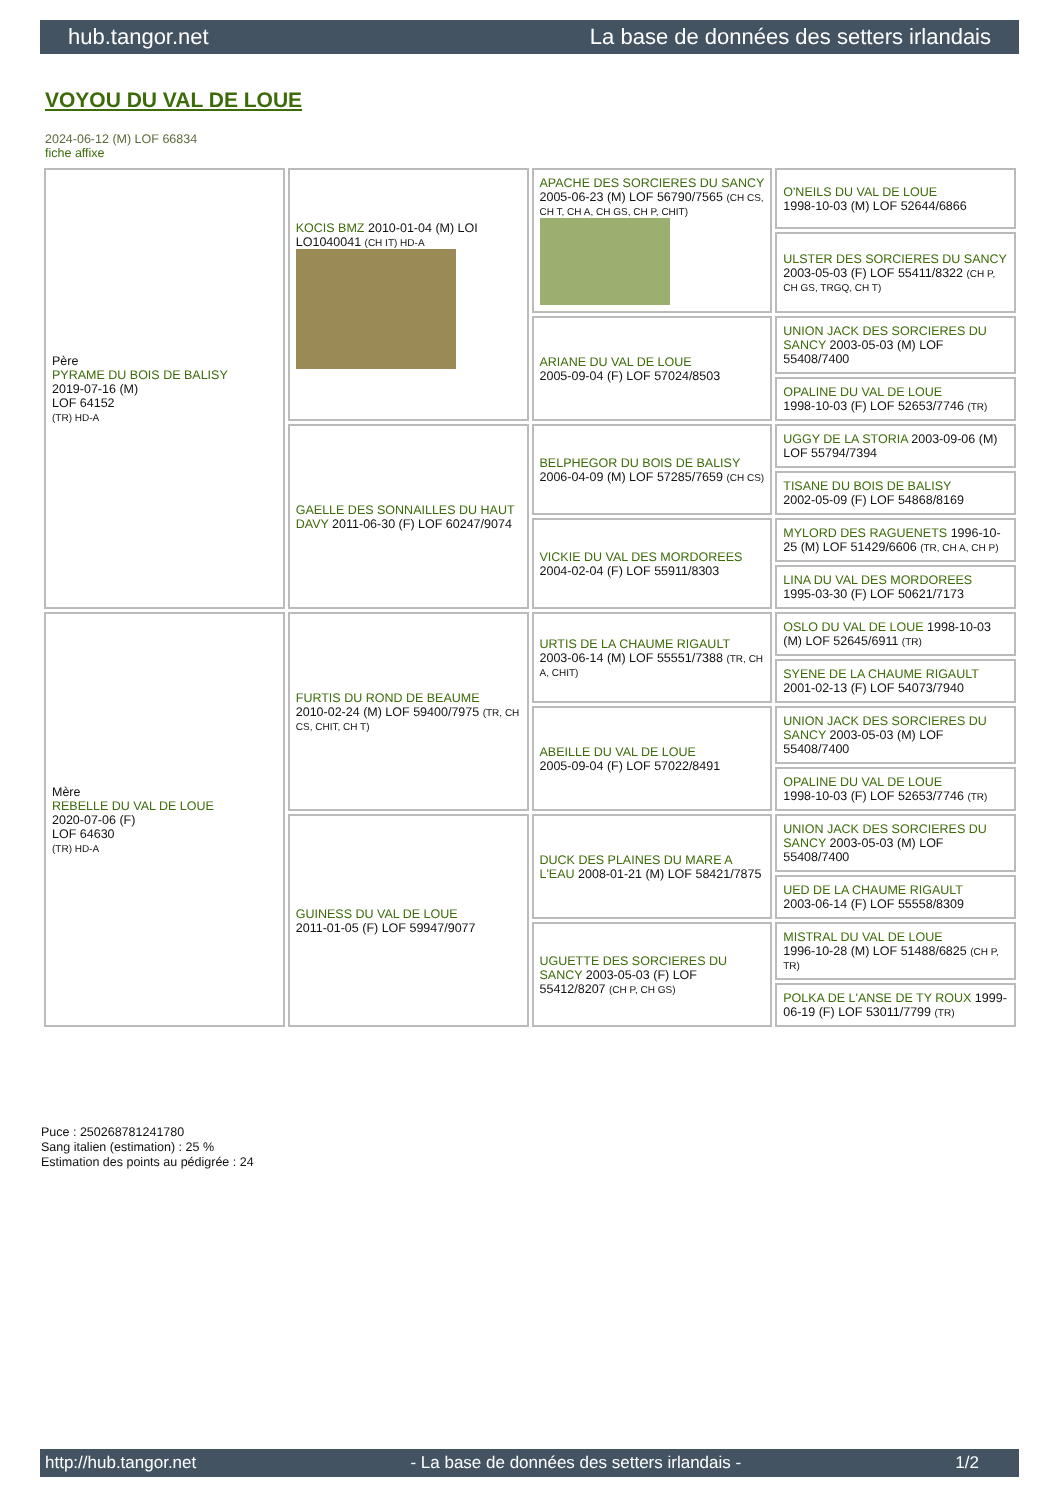hub.tangor.net La base de données des setters irlandais
VOYOU DU VAL DE LOUE
2024-06-12 (M) LOF 66834
fiche affixe
| Père PYRAME DU BOIS DE BALISY 2019-07-16 (M) LOF 64152 (TR) HD-A | KOCIS BMZ 2010-01-04 (M) LOI LO1040041 (CH IT) HD-A | APACHE DES SORCIERES DU SANCY 2005-06-23 (M) LOF 56790/7565 (CH CS, CH T, CH A, CH GS, CH P, CHIT) | O'NEILS DU VAL DE LOUE 1998-10-03 (M) LOF 52644/6866 |
| | | | ULSTER DES SORCIERES DU SANCY 2003-05-03 (F) LOF 55411/8322 (CH P, CH GS, TRGQ, CH T) |
| | | ARIANE DU VAL DE LOUE 2005-09-04 (F) LOF 57024/8503 | UNION JACK DES SORCIERES DU SANCY 2003-05-03 (M) LOF 55408/7400 |
| | | | OPALINE DU VAL DE LOUE 1998-10-03 (F) LOF 52653/7746 (TR) |
| | GAELLE DES SONNAILLES DU HAUT DAVY 2011-06-30 (F) LOF 60247/9074 | BELPHEGOR DU BOIS DE BALISY 2006-04-09 (M) LOF 57285/7659 (CH CS) | UGGY DE LA STORIA 2003-09-06 (M) LOF 55794/7394 |
| | | | TISANE DU BOIS DE BALISY 2002-05-09 (F) LOF 54868/8169 |
| | | VICKIE DU VAL DES MORDOREES 2004-02-04 (F) LOF 55911/8303 | MYLORD DES RAGUENETS 1996-10-25 (M) LOF 51429/6606 (TR, CH A, CH P) |
| | | | LINA DU VAL DES MORDOREES 1995-03-30 (F) LOF 50621/7173 |
| Mère REBELLE DU VAL DE LOUE 2020-07-06 (F) LOF 64630 (TR) HD-A | FURTIS DU ROND DE BEAUME 2010-02-24 (M) LOF 59400/7975 (TR, CH CS, CHIT, CH T) | URTIS DE LA CHAUME RIGAULT 2003-06-14 (M) LOF 55551/7388 (TR, CH A, CHIT) | OSLO DU VAL DE LOUE 1998-10-03 (M) LOF 52645/6911 (TR) |
| | | | SYENE DE LA CHAUME RIGAULT 2001-02-13 (F) LOF 54073/7940 |
| | | ABEILLE DU VAL DE LOUE 2005-09-04 (F) LOF 57022/8491 | UNION JACK DES SORCIERES DU SANCY 2003-05-03 (M) LOF 55408/7400 |
| | | | OPALINE DU VAL DE LOUE 1998-10-03 (F) LOF 52653/7746 (TR) |
| | GUINESS DU VAL DE LOUE 2011-01-05 (F) LOF 59947/9077 | DUCK DES PLAINES DU MARE A L'EAU 2008-01-21 (M) LOF 58421/7875 | UNION JACK DES SORCIERES DU SANCY 2003-05-03 (M) LOF 55408/7400 |
| | | | UED DE LA CHAUME RIGAULT 2003-06-14 (F) LOF 55558/8309 |
| | | UGUETTE DES SORCIERES DU SANCY 2003-05-03 (F) LOF 55412/8207 (CH P, CH GS) | MISTRAL DU VAL DE LOUE 1996-10-28 (M) LOF 51488/6825 (CH P, TR) |
| | | | POLKA DE L'ANSE DE TY ROUX 1999-06-19 (F) LOF 53011/7799 (TR) |
Puce : 250268781241780
Sang italien (estimation) : 25 %
Estimation des points au pédigrée : 24
http://hub.tangor.net - La base de données des setters irlandais - 1/2